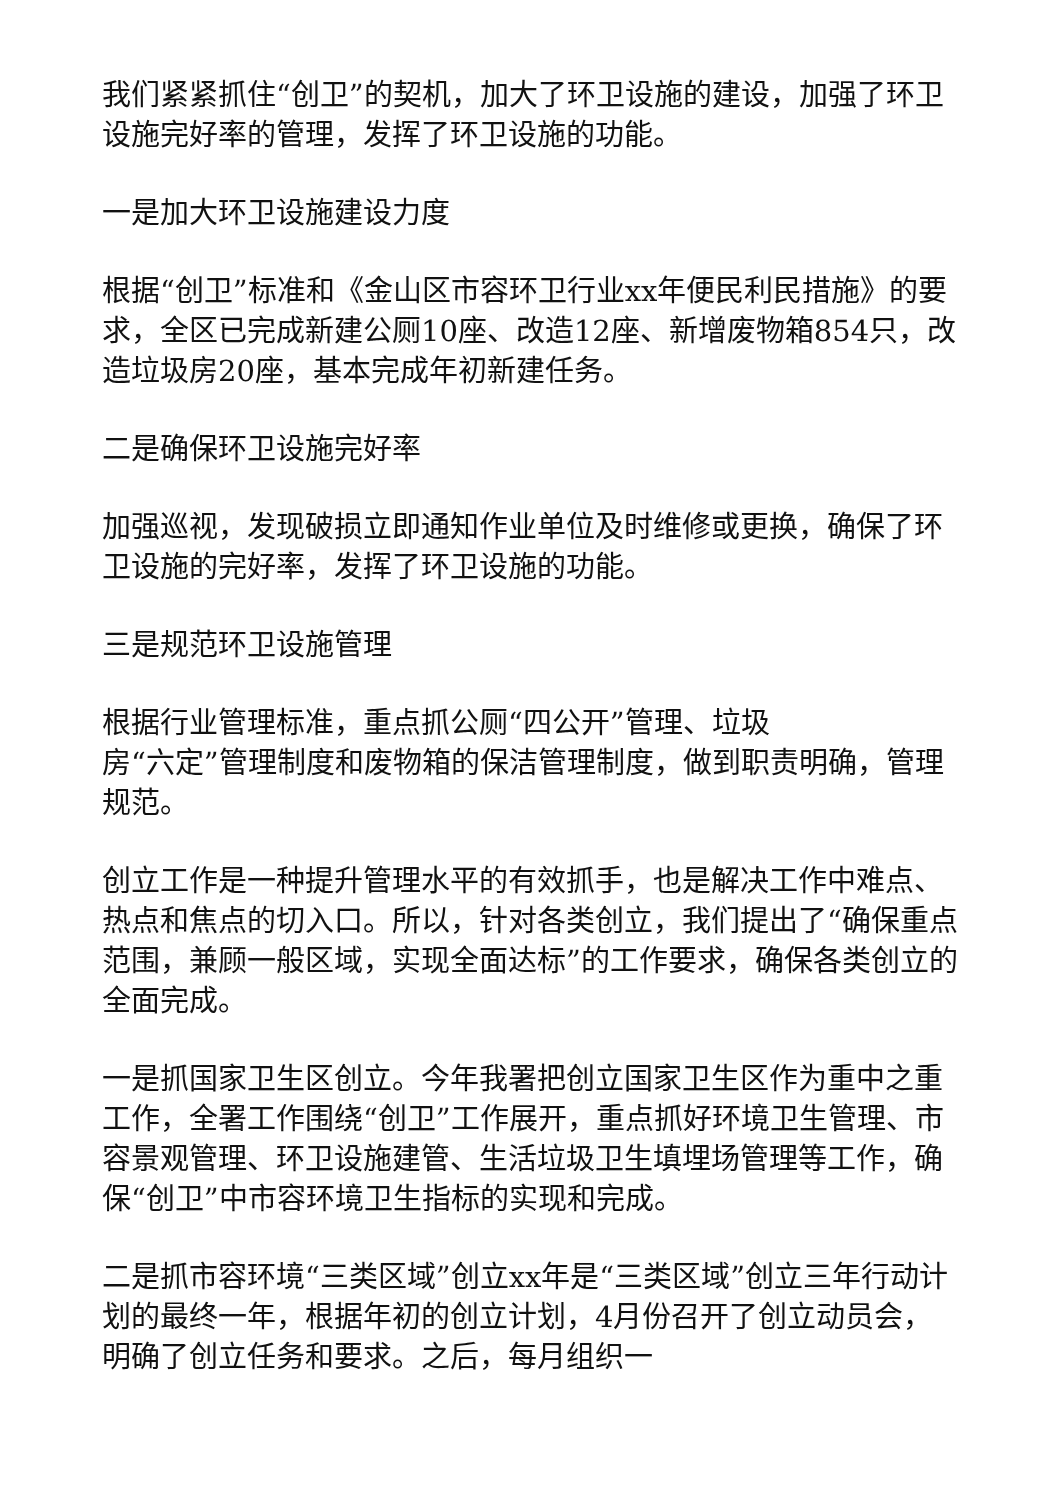我们紧紧抓住“创卫”的契机，加大了环卫设施的建设，加强了环卫设施完好率的管理，发挥了环卫设施的功能。
一是加大环卫设施建设力度
根据“创卫”标准和《金山区市容环卫行业xx年便民利民措施》的要求，全区已完成新建公厕10座、改造12座、新增废物箱854只，改造垃圾房20座，基本完成年初新建任务。
二是确保环卫设施完好率
加强巡视，发现破损立即通知作业单位及时维修或更换，确保了环卫设施的完好率，发挥了环卫设施的功能。
三是规范环卫设施管理
根据行业管理标准，重点抓公厕“四公开”管理、垃圾
房“六定”管理制度和废物箱的保洁管理制度，做到职责明确，管理规范。
创立工作是一种提升管理水平的有效抓手，也是解决工作中难点、热点和焦点的切入口。所以，针对各类创立，我们提出了“确保重点范围，兼顾一般区域，实现全面达标”的工作要求，确保各类创立的全面完成。
一是抓国家卫生区创立。今年我署把创立国家卫生区作为重中之重工作，全署工作围绕“创卫”工作展开，重点抓好环境卫生管理、市容景观管理、环卫设施建管、生活垃圾卫生填埋场管理等工作，确保“创卫”中市容环境卫生指标的实现和完成。
二是抓市容环境“三类区域”创立xx年是“三类区域”创立三年行动计划的最终一年，根据年初的创立计划，4月份召开了创立动员会，明确了创立任务和要求。之后，每月组织一